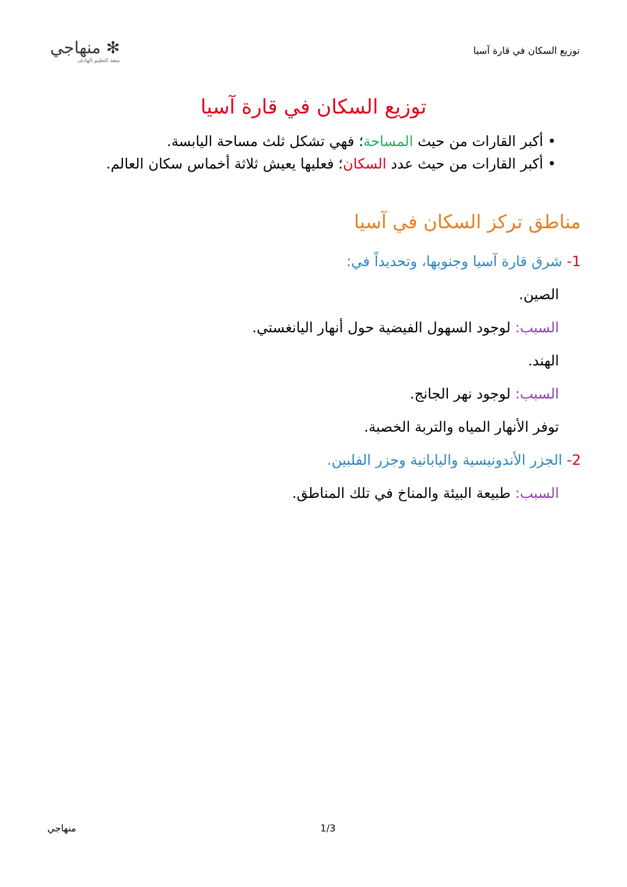توزيع السكان في قارة آسيا
✻ منهاجي
متعة التعليم الهادف
توزيع السكان في قارة آسيا
• أكبر القارات من حيث المساحة؛ فهي تشكل ثلث مساحة اليابسة.
• أكبر القارات من حيث عدد السكان؛ فعليها يعيش ثلاثة أخماس سكان العالم.
مناطق تركز السكان في آسيا
1- شرق قارة آسيا وجنوبها، وتحديداً في:
الصين.
السبب: لوجود السهول الفيضية حول أنهار اليانغستي.
الهند.
السبب: لوجود نهر الجانج.
توفر الأنهار المياه والتربة الخصبة.
2- الجزر الأندونيسية واليابانية وجزر الفلبين.
السبب: طبيعة البيئة والمناخ في تلك المناطق.
منهاجي 1/3